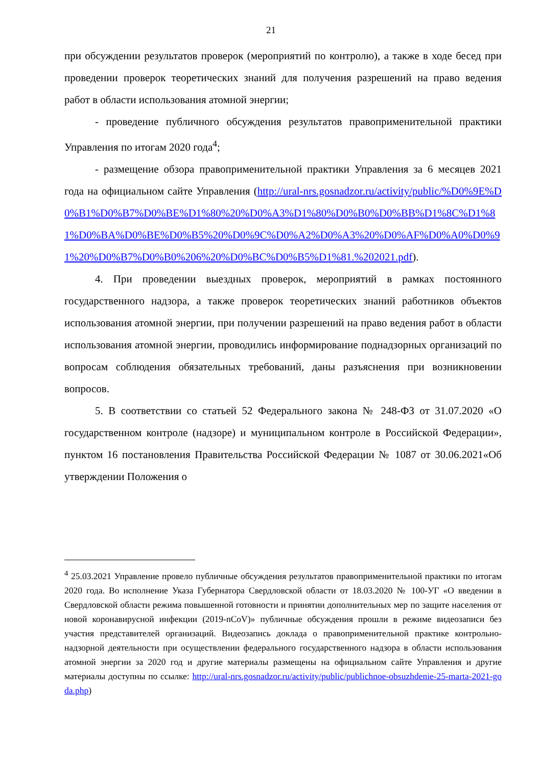21
при обсуждении результатов проверок (мероприятий по контролю), а также в ходе бесед при проведении проверок теоретических знаний для получения разрешений на право ведения работ в области использования атомной энергии;
- проведение публичного обсуждения результатов правоприменительной практики Управления по итогам 2020 года<sup>4</sup>;
- размещение обзора правоприменительной практики Управления за 6 месяцев 2021 года на официальном сайте Управления (http://ural-nrs.gosnadzor.ru/activity/public/%D0%9E%D0%B1%D0%B7%D0%BE%D1%80%20%D0%A3%D1%80%D0%B0%D0%BB%D1%8C%D1%81%D0%BA%D0%BE%D0%B5%20%D0%9C%D0%A2%D0%A3%20%D0%AF%D0%A0%D0%91%20%D0%B7%D0%B0%206%20%D0%BC%D0%B5%D1%81.%202021.pdf).
4. При проведении выездных проверок, мероприятий в рамках постоянного государственного надзора, а также проверок теоретических знаний работников объектов использования атомной энергии, при получении разрешений на право ведения работ в области использования атомной энергии, проводились информирование поднадзорных организаций по вопросам соблюдения обязательных требований, даны разъяснения при возникновении вопросов.
5. В соответствии со статьей 52 Федерального закона № 248-ФЗ от 31.07.2020 «О государственном контроле (надзоре) и муниципальном контроле в Российской Федерации», пунктом 16 постановления Правительства Российской Федерации № 1087 от 30.06.2021«Об утверждении Положения о
<sup>4</sup> 25.03.2021 Управление провело публичные обсуждения результатов правоприменительной практики по итогам 2020 года. Во исполнение Указа Губернатора Свердловской области от 18.03.2020 № 100-УГ «О введении в Свердловской области режима повышенной готовности и принятии дополнительных мер по защите населения от новой коронавирусной инфекции (2019-nCoV)» публичные обсуждения прошли в режиме видеозаписи без участия представителей организаций. Видеозапись доклада о правоприменительной практике контрольно-надзорной деятельности при осуществлении федерального государственного надзора в области использования атомной энергии за 2020 год и другие материалы размещены на официальном сайте Управления и другие материалы доступны по ссылке: http://ural-nrs.gosnadzor.ru/activity/public/publichnoe-obsuzhdenie-25-marta-2021-goda.php)